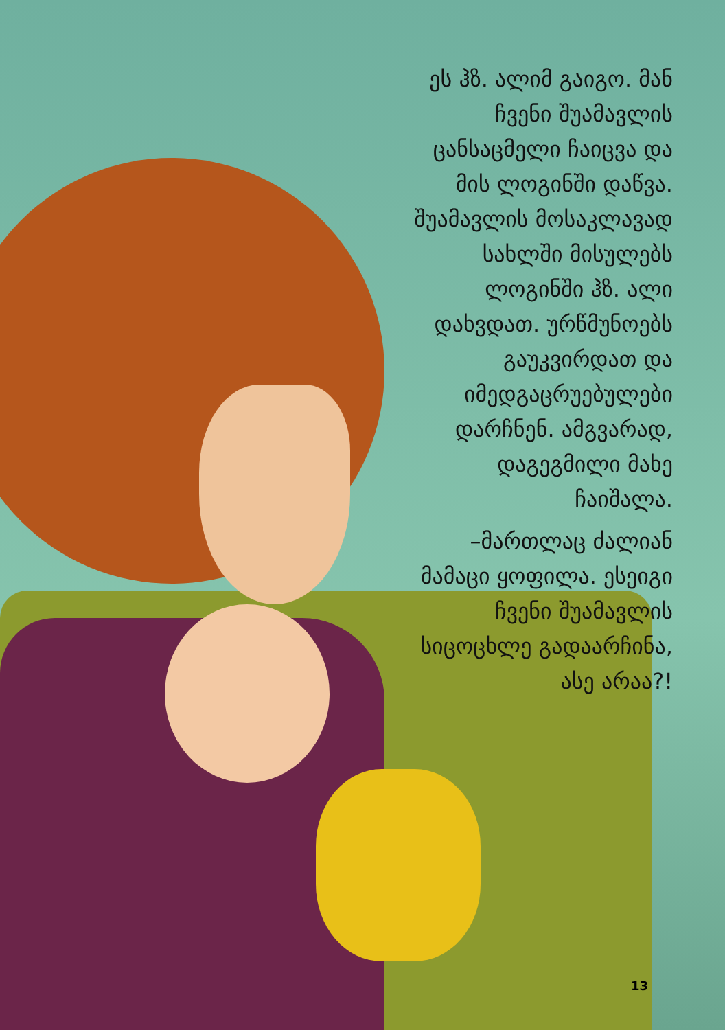ეს ჰზ. ალიმ გაიგო. მან ჩვენი შუამავლის ცანსაცმელი ჩაიცვა და მის ლოგინში დაწვა. შუამავლის მოსაკლავად სახლში მისულებს ლოგინში ჰზ. ალი დახვდათ. ურწმუნოებს გაუკვირდათ და იმედგაცრუებულები დარჩნენ. ამგვარად, დაგეგმილი მახე ჩაიშალა.
–მართლაც ძალიან მამაცი ყოფილა. ესეიგი ჩვენი შუამავლის სიცოცხლე გადაარჩინა, ასე არაა?!
13